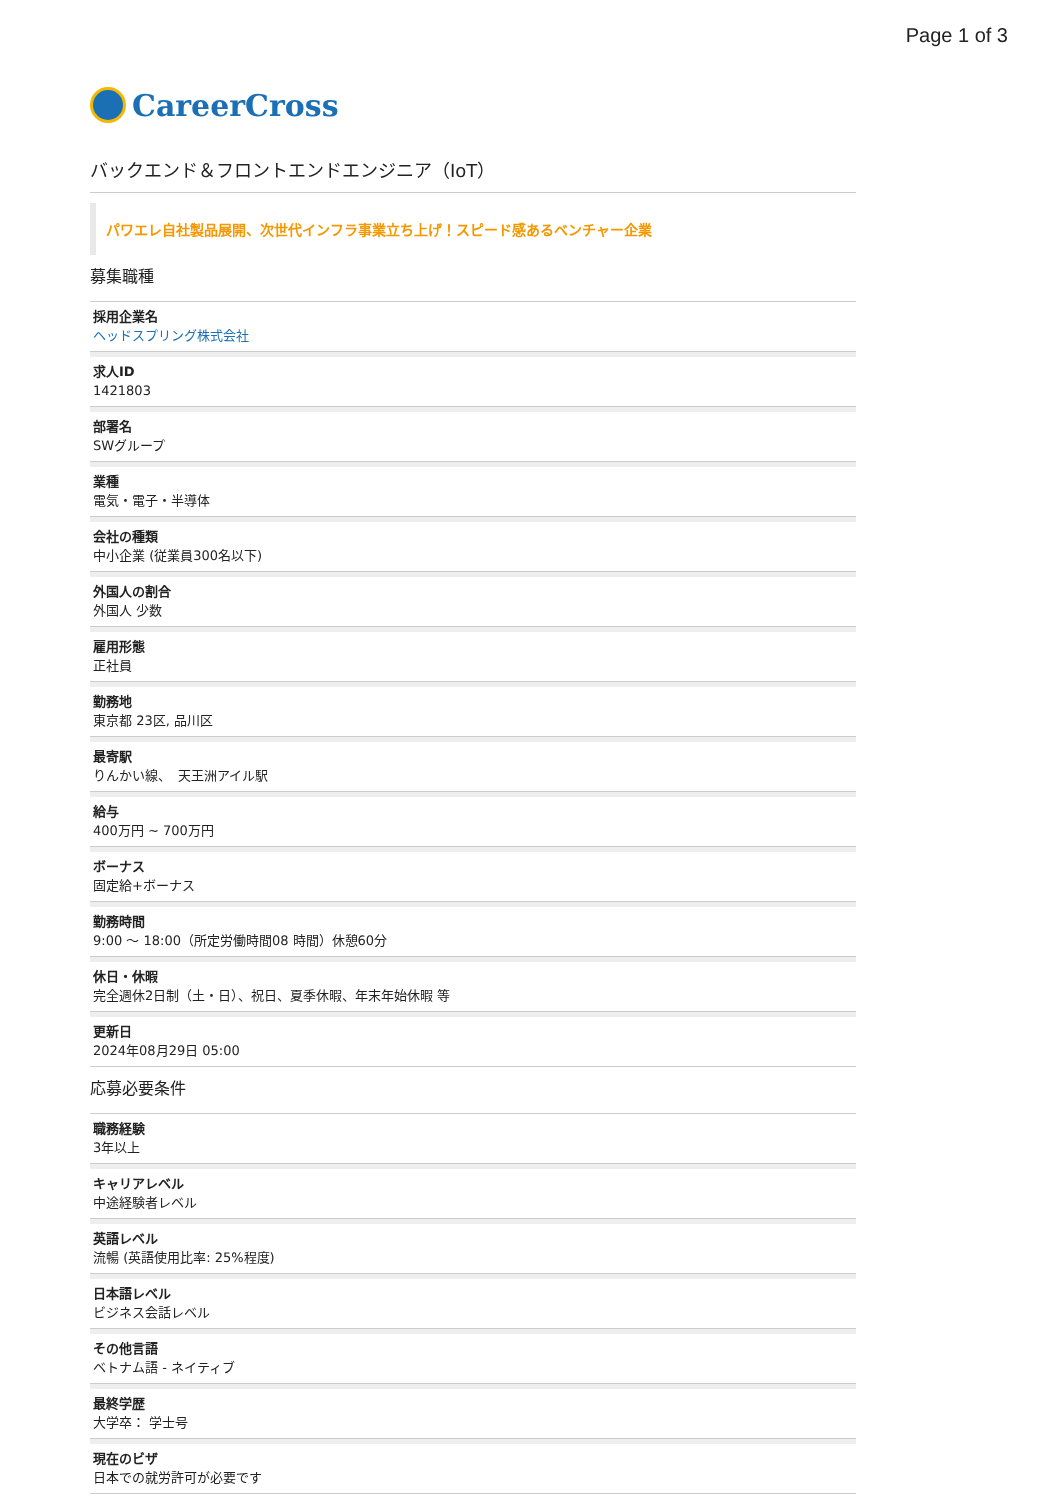Page 1 of 3
CareerCross
バックエンド＆フロントエンドエンジニア（IoT）
パワエレ自社製品展開、次世代インフラ事業立ち上げ！スピード感あるベンチャー企業
募集職種
採用企業名
ヘッドスプリング株式会社
求人ID
1421803
部署名
SWグループ
業種
電気・電子・半導体
会社の種類
中小企業 (従業員300名以下)
外国人の割合
外国人 少数
雇用形態
正社員
勤務地
東京都 23区, 品川区
最寄駅
りんかい線、　天王洲アイル駅
給与
400万円 ~ 700万円
ボーナス
固定給+ボーナス
勤務時間
9:00 〜 18:00（所定労働時間08 時間）休憩60分
休日・休暇
完全週休2日制（土・日）、祝日、夏季休暇、年末年始休暇 等
更新日
2024年08月29日 05:00
応募必要条件
職務経験
3年以上
キャリアレベル
中途経験者レベル
英語レベル
流暢 (英語使用比率: 25%程度)
日本語レベル
ビジネス会話レベル
その他言語
ベトナム語 - ネイティブ
最終学歴
大学卒： 学士号
現在のビザ
日本での就労許可が必要です